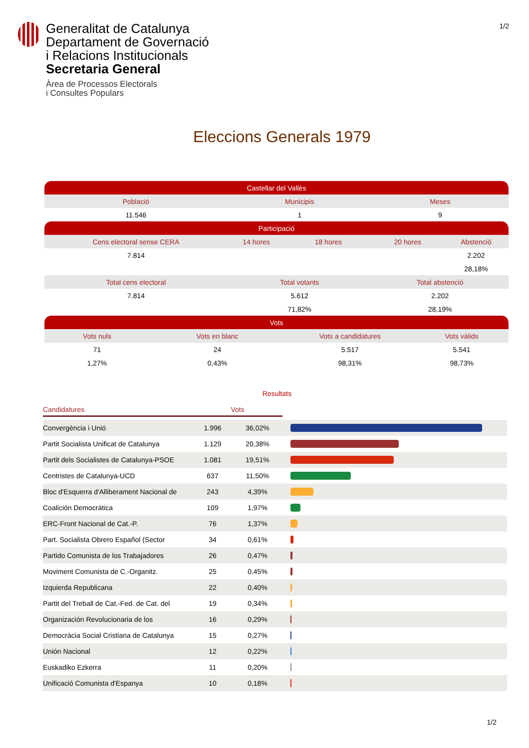Generalitat de Catalunya
Departament de Governació
i Relacions Institucionals
Secretaria General
Àrea de Processos Electorals
i Consultes Populars
1/2
Eleccions Generals 1979
| Castellar del Vallès | | | | | | | |
| Població | | Municipis | | | Meses | | |
| 11.546 | | 1 | | | 9 | | |
| Participació | | | | | | | |
| Cens electoral sense CERA | | 14 hores | | 18 hores | 20 hores | | Abstenció |
| 7.814 | | | | | | | 2.202 |
| | | | | | | | 28,18% |
| Total cens electoral | | Total votants | | | Total abstenció | | |
| 7.814 | | 5.612 | | | 2.202 | | |
| | | 71,82% | | | 28,19% | | |
| Vots | | | | | | | |
| Vots nuls | Vots en blanc | | Vots a candidatures | | | Vots vàlids | |
| 71 | 24 | | 5.517 | | | 5.541 | |
| 1,27% | 0,43% | | 98,31% | | | 98,73% | |
Resultats
| Candidatures | Vots | | |
| Convergència i Unió | 1.996 | 36,02% | |
| Partit Socialista Unificat de Catalunya | 1.129 | 20,38% | |
| Partit dels Socialistes de Catalunya-PSOE | 1.081 | 19,51% | |
| Centristes de Catalunya-UCD | 637 | 11,50% | |
| Bloc d'Esquerra d'Alliberament Nacional de | 243 | 4,39% | |
| Coalición Democrática | 109 | 1,97% | |
| ERC-Front Nacional de Cat.-P. | 76 | 1,37% | |
| Part. Socialista Obrero Español (Sector | 34 | 0,61% | |
| Partido Comunista de los Trabajadores | 26 | 0,47% | |
| Moviment Comunista de C.-Organitz. | 25 | 0,45% | |
| Izquierda Republicana | 22 | 0,40% | |
| Partit del Treball de Cat.-Fed. de Cat. del | 19 | 0,34% | |
| Organización Revolucionaria de los | 16 | 0,29% | |
| Democràcia Social Cristiana de Catalunya | 15 | 0,27% | |
| Unión Nacional | 12 | 0,22% | |
| Euskadiko Ezkerra | 11 | 0,20% | |
| Unificació Comunista d'Espanya | 10 | 0,18% | |
1/2